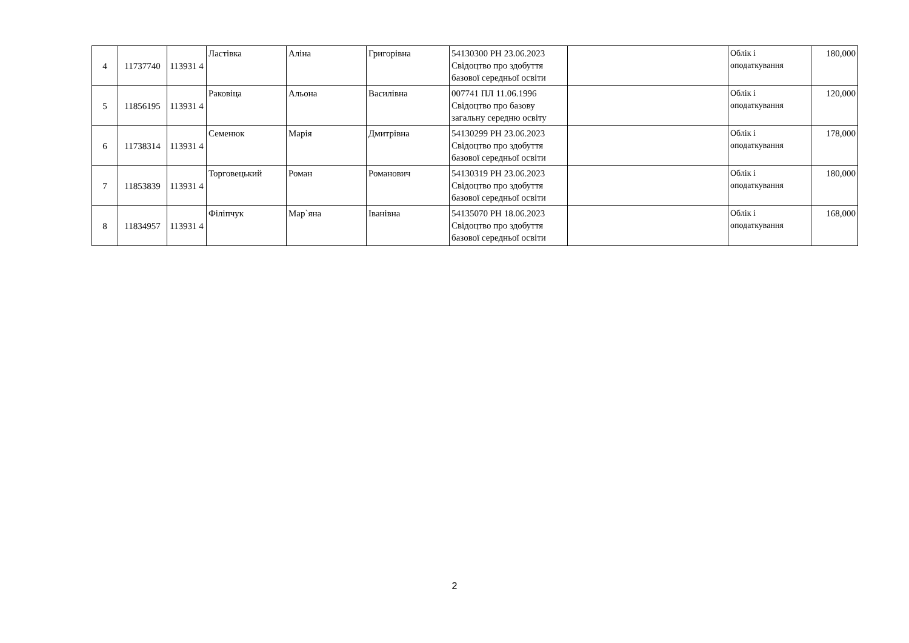| 4 | 11737740 | 113931 4 | Ластівка | Аліна | Григорівна | 54130300 РН 23.06.2023 Свідоцтво про здобуття базової середньої освіти | | Облік і оподаткування | 180,000 |
| 5 | 11856195 | 113931 4 | Раковіца | Альона | Василівна | 007741 ПЛ 11.06.1996 Свідоцтво про базову загальну середню освіту | | Облік і оподаткування | 120,000 |
| 6 | 11738314 | 113931 4 | Семенюк | Марія | Дмитрівна | 54130299 РН 23.06.2023 Свідоцтво про здобуття базової середньої освіти | | Облік і оподаткування | 178,000 |
| 7 | 11853839 | 113931 4 | Торговецький | Роман | Романович | 54130319 РН 23.06.2023 Свідоцтво про здобуття базової середньої освіти | | Облік і оподаткування | 180,000 |
| 8 | 11834957 | 113931 4 | Філіпчук | Мар`яна | Іванівна | 54135070 РН 18.06.2023 Свідоцтво про здобуття базової середньої освіти | | Облік і оподаткування | 168,000 |
2